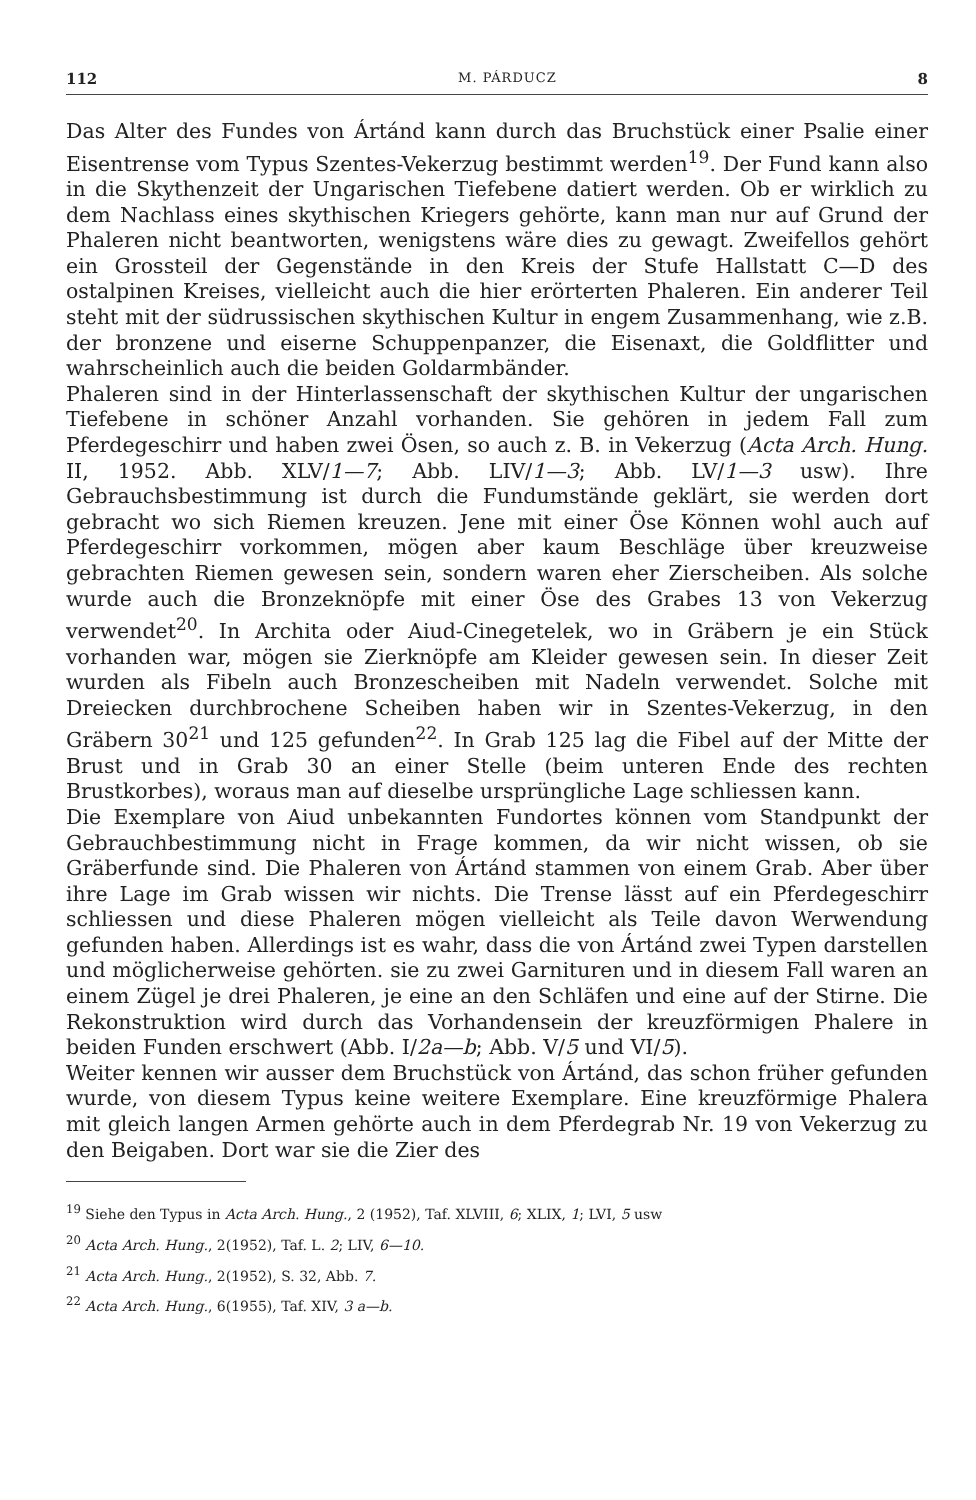112 M. PÁRDUCZ 8
Das Alter des Fundes von Ártánd kann durch das Bruchstück einer Psalie einer Eisentrense vom Typus Szentes-Vekerzug bestimmt werden<sup>19</sup>. Der Fund kann also in die Skythenzeit der Ungarischen Tiefebene datiert werden. Ob er wirklich zu dem Nachlass eines skythischen Kriegers gehörte, kann man nur auf Grund der Phaleren nicht beantworten, wenigstens wäre dies zu gewagt. Zweifellos gehört ein Grossteil der Gegenstände in den Kreis der Stufe Hallstatt C—D des ostalpinen Kreises, vielleicht auch die hier erörterten Phaleren. Ein anderer Teil steht mit der südrussischen skythischen Kultur in engem Zusammenhang, wie z.B. der bronzene und eiserne Schuppenpanzer, die Eisenaxt, die Goldflitter und wahrscheinlich auch die beiden Goldarmbänder.
Phaleren sind in der Hinterlassenschaft der skythischen Kultur der ungarischen Tiefebene in schöner Anzahl vorhanden. Sie gehören in jedem Fall zum Pferdegeschirr und haben zwei Ösen, so auch z. B. in Vekerzug (Acta Arch. Hung. II, 1952. Abb. XLV/1—7; Abb. LIV/1—3; Abb. LV/1—3 usw). Ihre Gebrauchsbestimmung ist durch die Fundumstände geklärt, sie werden dort gebracht wo sich Riemen kreuzen. Jene mit einer Öse Können wohl auch auf Pferdegeschirr vorkommen, mögen aber kaum Beschläge über kreuzweise gebrachten Riemen gewesen sein, sondern waren eher Zierscheiben. Als solche wurde auch die Bronzeknöpfe mit einer Öse des Grabes 13 von Vekerzug verwendet<sup>20</sup>. In Archita oder Aiud-Cinegetelek, wo in Gräbern je ein Stück vorhanden war, mögen sie Zierknöpfe am Kleider gewesen sein. In dieser Zeit wurden als Fibeln auch Bronzescheiben mit Nadeln verwendet. Solche mit Dreiecken durchbrochene Scheiben haben wir in Szentes-Vekerzug, in den Gräbern 30<sup>21</sup> und 125 gefunden<sup>22</sup>. In Grab 125 lag die Fibel auf der Mitte der Brust und in Grab 30 an einer Stelle (beim unteren Ende des rechten Brustkorbes), woraus man auf dieselbe ursprüngliche Lage schliessen kann.
Die Exemplare von Aiud unbekannten Fundortes können vom Standpunkt der Gebrauchbestimmung nicht in Frage kommen, da wir nicht wissen, ob sie Gräberfunde sind. Die Phaleren von Ártánd stammen von einem Grab. Aber über ihre Lage im Grab wissen wir nichts. Die Trense lässt auf ein Pferdegeschirr schliessen und diese Phaleren mögen vielleicht als Teile davon Werwendung gefunden haben. Allerdings ist es wahr, dass die von Ártánd zwei Typen darstellen und möglicherweise gehörten. sie zu zwei Garnituren und in diesem Fall waren an einem Zügel je drei Phaleren, je eine an den Schläfen und eine auf der Stirne. Die Rekonstruktion wird durch das Vorhandensein der kreuzförmigen Phalere in beiden Funden erschwert (Abb. I/2a—b; Abb. V/5 und VI/5).
Weiter kennen wir ausser dem Bruchstück von Ártánd, das schon früher gefunden wurde, von diesem Typus keine weitere Exemplare. Eine kreuzförmige Phalera mit gleich langen Armen gehörte auch in dem Pferdegrab Nr. 19 von Vekerzug zu den Beigaben. Dort war sie die Zier des
<sup>19</sup> Siehe den Typus in Acta Arch. Hung., 2 (1952), Taf. XLVIII, 6; XLIX, 1; LVI, 5 usw
<sup>20</sup> Acta Arch. Hung., 2(1952), Taf. L. 2; LIV, 6—10.
<sup>21</sup> Acta Arch. Hung., 2(1952), S. 32, Abb. 7.
<sup>22</sup> Acta Arch. Hung., 6(1955), Taf. XIV, 3 a—b.